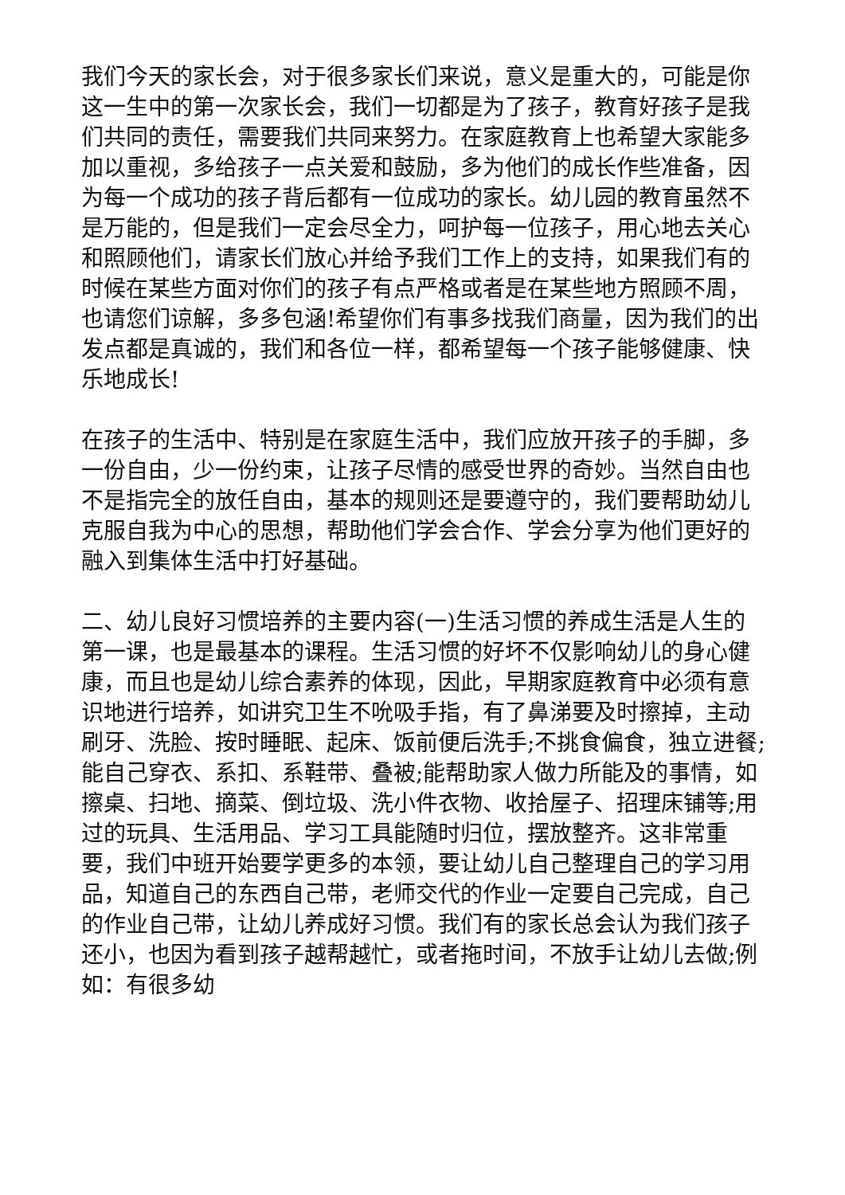我们今天的家长会，对于很多家长们来说，意义是重大的，可能是你这一生中的第一次家长会，我们一切都是为了孩子，教育好孩子是我们共同的责任，需要我们共同来努力。在家庭教育上也希望大家能多加以重视，多给孩子一点关爱和鼓励，多为他们的成长作些准备，因为每一个成功的孩子背后都有一位成功的家长。幼儿园的教育虽然不是万能的，但是我们一定会尽全力，呵护每一位孩子，用心地去关心和照顾他们，请家长们放心并给予我们工作上的支持，如果我们有的时候在某些方面对你们的孩子有点严格或者是在某些地方照顾不周，也请您们谅解，多多包涵!希望你们有事多找我们商量，因为我们的出发点都是真诚的，我们和各位一样，都希望每一个孩子能够健康、快乐地成长!
在孩子的生活中、特别是在家庭生活中，我们应放开孩子的手脚，多一份自由，少一份约束，让孩子尽情的感受世界的奇妙。当然自由也不是指完全的放任自由，基本的规则还是要遵守的，我们要帮助幼儿克服自我为中心的思想，帮助他们学会合作、学会分享为他们更好的融入到集体生活中打好基础。
二、幼儿良好习惯培养的主要内容(一)生活习惯的养成生活是人生的第一课，也是最基本的课程。生活习惯的好坏不仅影响幼儿的身心健康，而且也是幼儿综合素养的体现，因此，早期家庭教育中必须有意识地进行培养，如讲究卫生不吮吸手指，有了鼻涕要及时擦掉，主动刷牙、洗脸、按时睡眠、起床、饭前便后洗手;不挑食偏食，独立进餐;能自己穿衣、系扣、系鞋带、叠被;能帮助家人做力所能及的事情，如擦桌、扫地、摘菜、倒垃圾、洗小件衣物、收拾屋子、招理床铺等;用过的玩具、生活用品、学习工具能随时归位，摆放整齐。这非常重要，我们中班开始要学更多的本领，要让幼儿自己整理自己的学习用品，知道自己的东西自己带，老师交代的作业一定要自己完成，自己的作业自己带，让幼儿养成好习惯。我们有的家长总会认为我们孩子还小，也因为看到孩子越帮越忙，或者拖时间，不放手让幼儿去做;例如：有很多幼